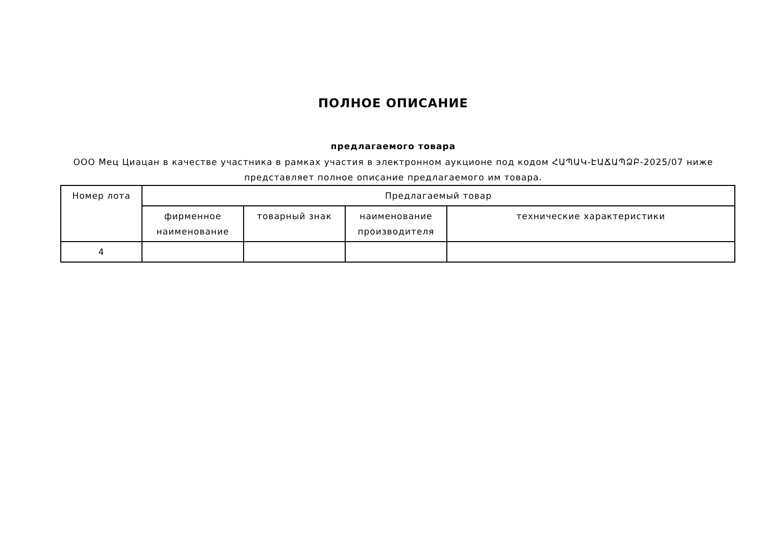ПОЛНОЕ ОПИСАНИЕ
предлагаемого товара
ООО Мец Циацан в качестве участника в рамках участия в электронном аукционе под кодом ՀԱՊԱԿ-ԷԱՃԱՊՁԲ-2025/07 ниже представляет полное описание предлагаемого им товара.
| Номер лота | Предлагаемый товар | | | |
| --- | --- | --- | --- | --- |
| | фирменное наименование | товарный знак | наименование производителя | технические характеристики |
| 4 | | | | |